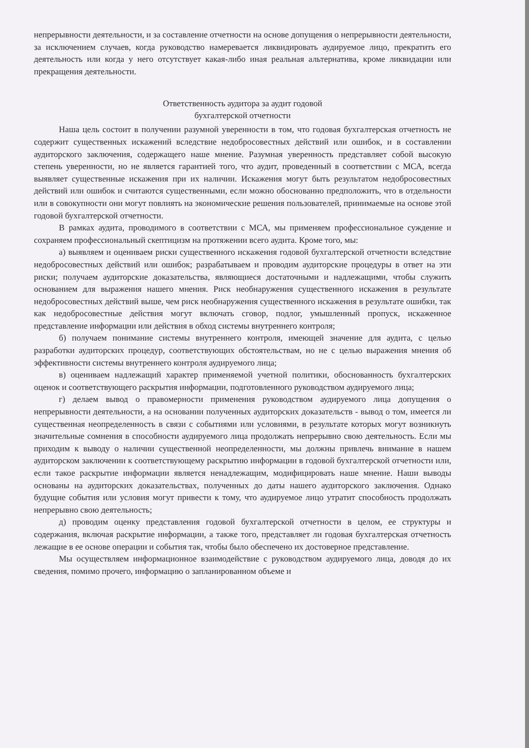непрерывности деятельности, и за составление отчетности на основе допущения о непрерывности деятельности, за исключением случаев, когда руководство намеревается ликвидировать аудируемое лицо, прекратить его деятельность или когда у него отсутствует какая-либо иная реальная альтернатива, кроме ликвидации или прекращения деятельности.
Ответственность аудитора за аудит годовой
бухгалтерской отчетности
Наша цель состоит в получении разумной уверенности в том, что годовая бухгалтерская отчетность не содержит существенных искажений вследствие недобросовестных действий или ошибок, и в составлении аудиторского заключения, содержащего наше мнение. Разумная уверенность представляет собой высокую степень уверенности, но не является гарантией того, что аудит, проведенный в соответствии с МСА, всегда выявляет существенные искажения при их наличии. Искажения могут быть результатом недобросовестных действий или ошибок и считаются существенными, если можно обоснованно предположить, что в отдельности или в совокупности они могут повлиять на экономические решения пользователей, принимаемые на основе этой годовой бухгалтерской отчетности.
В рамках аудита, проводимого в соответствии с МСА, мы применяем профессиональное суждение и сохраняем профессиональный скептицизм на протяжении всего аудита. Кроме того, мы:
а) выявляем и оцениваем риски существенного искажения годовой бухгалтерской отчетности вследствие недобросовестных действий или ошибок; разрабатываем и проводим аудиторские процедуры в ответ на эти риски; получаем аудиторские доказательства, являющиеся достаточными и надлежащими, чтобы служить основанием для выражения нашего мнения. Риск необнаружения существенного искажения в результате недобросовестных действий выше, чем риск необнаружения существенного искажения в результате ошибки, так как недобросовестные действия могут включать сговор, подлог, умышленный пропуск, искаженное представление информации или действия в обход системы внутреннего контроля;
б) получаем понимание системы внутреннего контроля, имеющей значение для аудита, с целью разработки аудиторских процедур, соответствующих обстоятельствам, но не с целью выражения мнения об эффективности системы внутреннего контроля аудируемого лица;
в) оцениваем надлежащий характер применяемой учетной политики, обоснованность бухгалтерских оценок и соответствующего раскрытия информации, подготовленного руководством аудируемого лица;
г) делаем вывод о правомерности применения руководством аудируемого лица допущения о непрерывности деятельности, а на основании полученных аудиторских доказательств - вывод о том, имеется ли существенная неопределенность в связи с событиями или условиями, в результате которых могут возникнуть значительные сомнения в способности аудируемого лица продолжать непрерывно свою деятельность. Если мы приходим к выводу о наличии существенной неопределенности, мы должны привлечь внимание в нашем аудиторском заключении к соответствующему раскрытию информации в годовой бухгалтерской отчетности или, если такое раскрытие информации является ненадлежащим, модифицировать наше мнение. Наши выводы основаны на аудиторских доказательствах, полученных до даты нашего аудиторского заключения. Однако будущие события или условия могут привести к тому, что аудируемое лицо утратит способность продолжать непрерывно свою деятельность;
д) проводим оценку представления годовой бухгалтерской отчетности в целом, ее структуры и содержания, включая раскрытие информации, а также того, представляет ли годовая бухгалтерская отчетность лежащие в ее основе операции и события так, чтобы было обеспечено их достоверное представление.
Мы осуществляем информационное взаимодействие с руководством аудируемого лица, доводя до их сведения, помимо прочего, информацию о запланированном объеме и